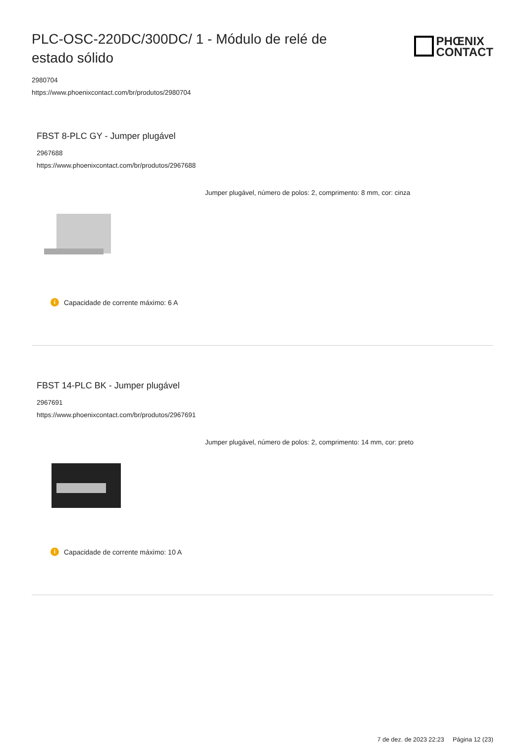PLC-OSC-220DC/300DC/ 1 - Módulo de relé de estado sólido
PHŒNIX
CONTACT
2980704
https://www.phoenixcontact.com/br/produtos/2980704
FBST 8-PLC GY - Jumper plugável
2967688
https://www.phoenixcontact.com/br/produtos/2967688
Jumper plugável, número de polos: 2, comprimento: 8 mm, cor: cinza
i Capacidade de corrente máximo: 6 A
FBST 14-PLC BK - Jumper plugável
2967691
https://www.phoenixcontact.com/br/produtos/2967691
Jumper plugável, número de polos: 2, comprimento: 14 mm, cor: preto
i Capacidade de corrente máximo: 10 A
7 de dez. de 2023 22:23 Página 12 (23)